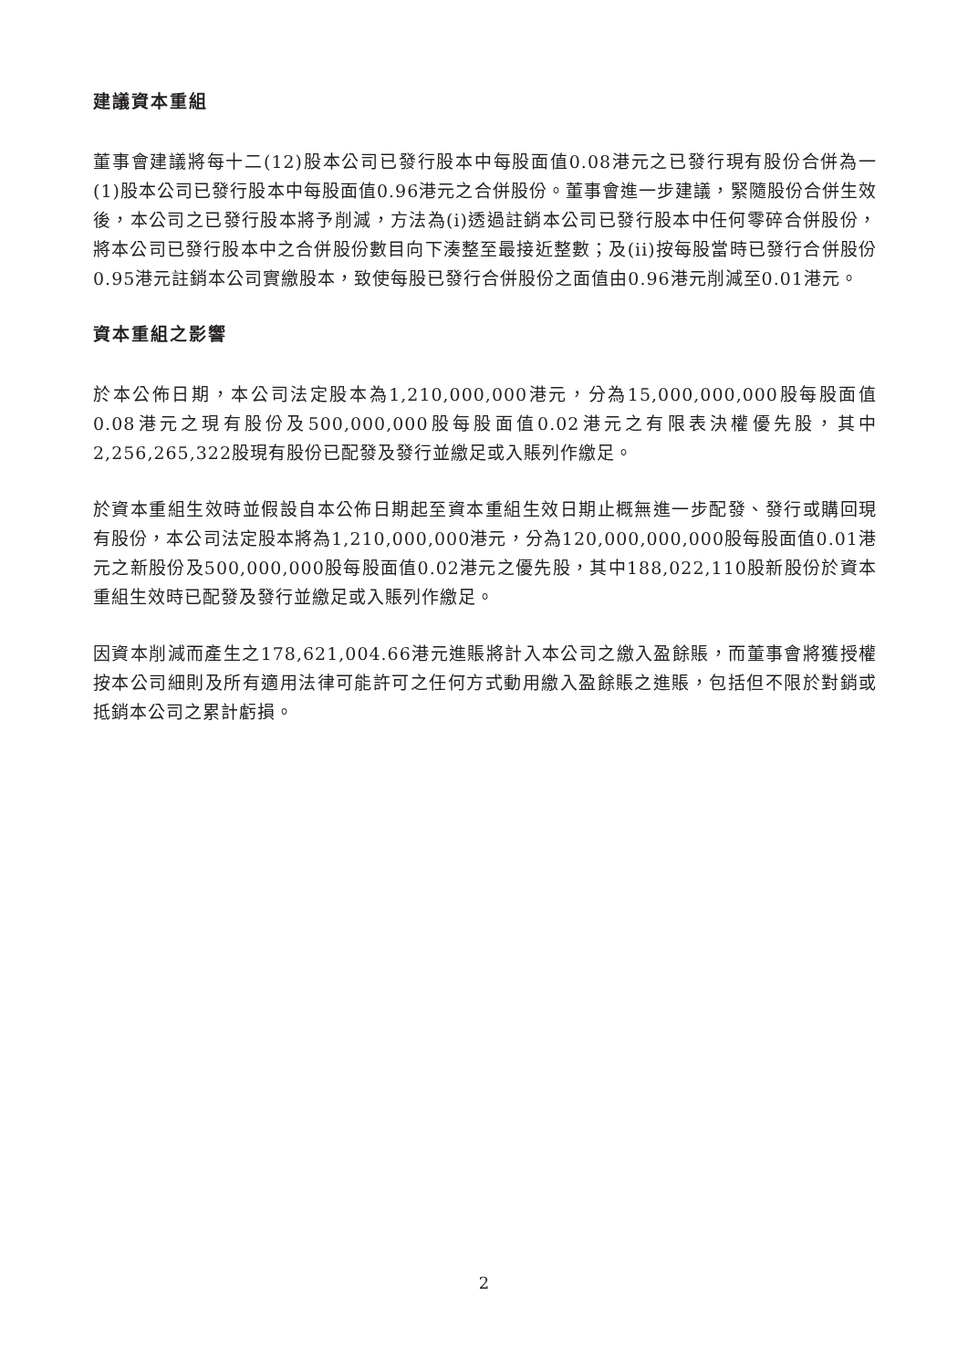建議資本重組
董事會建議將每十二(12)股本公司已發行股本中每股面值0.08港元之已發行現有股份合併為一(1)股本公司已發行股本中每股面值0.96港元之合併股份。董事會進一步建議，緊隨股份合併生效後，本公司之已發行股本將予削減，方法為(i)透過註銷本公司已發行股本中任何零碎合併股份，將本公司已發行股本中之合併股份數目向下湊整至最接近整數；及(ii)按每股當時已發行合併股份0.95港元註銷本公司實繳股本，致使每股已發行合併股份之面值由0.96港元削減至0.01港元。
資本重組之影響
於本公佈日期，本公司法定股本為1,210,000,000港元，分為15,000,000,000股每股面值0.08港元之現有股份及500,000,000股每股面值0.02港元之有限表決權優先股，其中2,256,265,322股現有股份已配發及發行並繳足或入賬列作繳足。
於資本重組生效時並假設自本公佈日期起至資本重組生效日期止概無進一步配發、發行或購回現有股份，本公司法定股本將為1,210,000,000港元，分為120,000,000,000股每股面值0.01港元之新股份及500,000,000股每股面值0.02港元之優先股，其中188,022,110股新股份於資本重組生效時已配發及發行並繳足或入賬列作繳足。
因資本削減而產生之178,621,004.66港元進賬將計入本公司之繳入盈餘賬，而董事會將獲授權按本公司細則及所有適用法律可能許可之任何方式動用繳入盈餘賬之進賬，包括但不限於對銷或抵銷本公司之累計虧損。
2